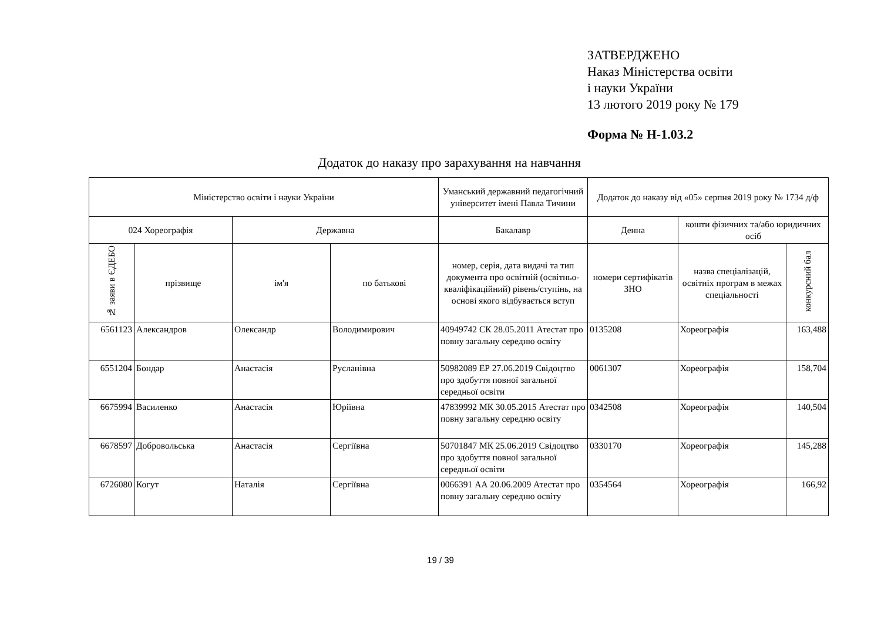ЗАТВЕРДЖЕНО
Наказ Міністерства освіти
і науки України
13 лютого 2019 року № 179
Форма № Н-1.03.2
Додаток до наказу про зарахування на навчання
| Міністерство освіти і науки України | | | | Уманський державний педагогічний університет імені Павла Тичини | Додаток до наказу від «05» серпня 2019 року № 1734 д/ф | | |
| --- | --- | --- | --- | --- | --- | --- | --- |
| 024 Хореографія | | Державна | | Бакалавр | Денна | кошти фізичних та/або юридичних осіб | |
| № заяви в ЄДЕБО | прізвище | ім'я | по батькові | номер, серія, дата видачі та тип документа про освітній (освітньо-кваліфікаційний) рівень/ступінь, на основі якого відбувається вступ | номери сертифікатів ЗНО | назва спеціалізацій, освітніх програм в межах спеціальності | конкурсний бал |
| 6561123 | Александров | Олександр | Володимирович | 40949742 СК 28.05.2011 Атестат про повну загальну середню освіту | 0135208 | Хореографія | 163,488 |
| 6551204 | Бондар | Анастасія | Русланівна | 50982089 ЕР 27.06.2019 Свідоцтво про здобуття повної загальної середньої освіти | 0061307 | Хореографія | 158,704 |
| 6675994 | Василенко | Анастасія | Юріївна | 47839992 МК 30.05.2015 Атестат про повну загальну середню освіту | 0342508 | Хореографія | 140,504 |
| 6678597 | Добровольська | Анастасія | Сергіївна | 50701847 МК 25.06.2019 Свідоцтво про здобуття повної загальної середньої освіти | 0330170 | Хореографія | 145,288 |
| 6726080 | Когут | Наталія | Сергіївна | 0066391 АА 20.06.2009 Атестат про повну загальну середню освіту | 0354564 | Хореографія | 166,92 |
19 / 39